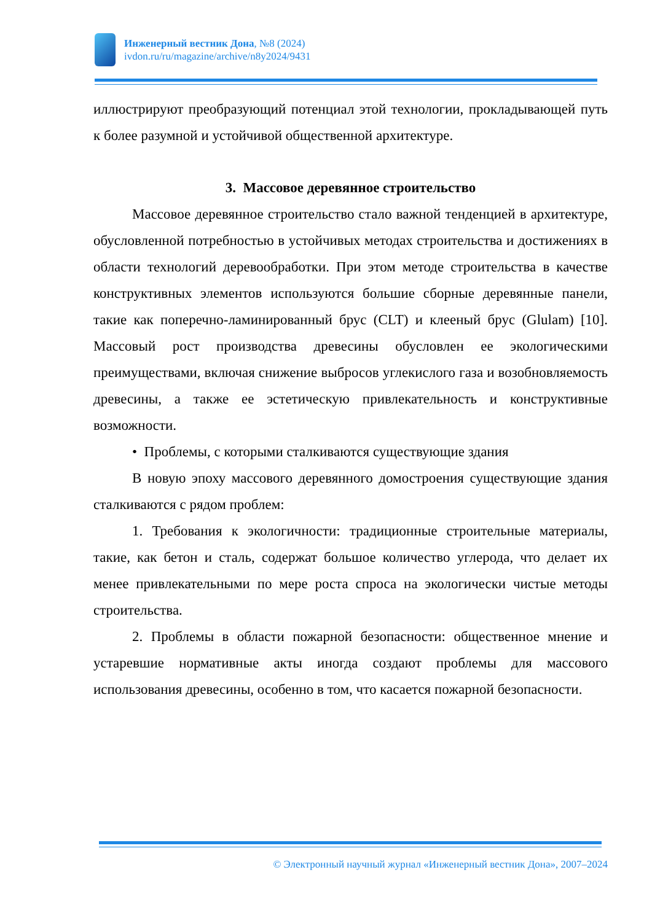Инженерный вестник Дона, №8 (2024)
ivdon.ru/ru/magazine/archive/n8y2024/9431
иллюстрируют преобразующий потенциал этой технологии, прокладывающей путь к более разумной и устойчивой общественной архитектуре.
3. Массовое деревянное строительство
Массовое деревянное строительство стало важной тенденцией в архитектуре, обусловленной потребностью в устойчивых методах строительства и достижениях в области технологий деревообработки. При этом методе строительства в качестве конструктивных элементов используются большие сборные деревянные панели, такие как поперечно-ламинированный брус (CLT) и клееный брус (Glulam) [10]. Массовый рост производства древесины обусловлен ее экологическими преимуществами, включая снижение выбросов углекислого газа и возобновляемость древесины, а также ее эстетическую привлекательность и конструктивные возможности.
• Проблемы, с которыми сталкиваются существующие здания
В новую эпоху массового деревянного домостроения существующие здания сталкиваются с рядом проблем:
1. Требования к экологичности: традиционные строительные материалы, такие, как бетон и сталь, содержат большое количество углерода, что делает их менее привлекательными по мере роста спроса на экологически чистые методы строительства.
2. Проблемы в области пожарной безопасности: общественное мнение и устаревшие нормативные акты иногда создают проблемы для массового использования древесины, особенно в том, что касается пожарной безопасности.
© Электронный научный журнал «Инженерный вестник Дона», 2007–2024